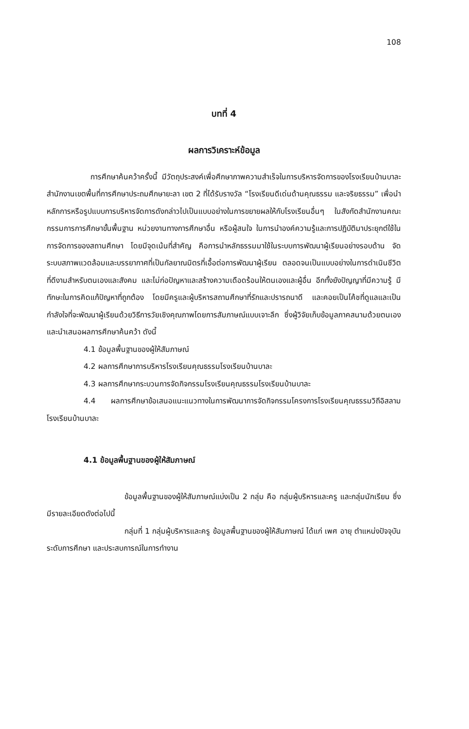108
บทที่ 4
ผลการวิเคราะห์ข้อมูล
การศึกษาค้นคว้าครั้งนี้ มีวัตถุประสงค์เพื่อศึกษาภาพความสำเร็จในการบริหารจัดการของโรงเรียนบ้านบาละ สำนักงานเขตพื้นที่การศึกษาประถมศึกษายะลา เขต 2 ที่ได้รับรางวัล “โรงเรียนดีเด่นด้านคุณธรรม และจริยธรรม” เพื่อนำหลักการหรือรูปแบบการบริหารจัดการดังกล่าวไปเป็นแบบอย่างในการขยายผลให้กับโรงเรียนอื่นๆ ในสังกัดสำนักงานคณะกรรมการการศึกษาขั้นพื้นฐาน หน่วยงานทางการศึกษาอื่น หรือผู้สนใจ ในการนำองค์ความรู้และการปฏิบัติมาประยุกต์ใช้ในการจัดการของสถานศึกษา โดยมีจุดเน้นที่สำคัญ คือการนำหลักธรรมมาใช้ในระบบการพัฒนาผู้เรียนอย่างรอบด้าน จัดระบบสภาพแวดล้อมและบรรยากาศที่เป็นกัลยาณมิตรที่เอื้อต่อการพัฒนาผู้เรียน ตลอดจนเป็นแบบอย่างในการดำเนินชีวิตที่ดีงามสำหรับตนเองและสังคม และไม่ก่อปัญหาและสร้างความเดือดร้อนให้ตนเองและผู้อื่น อีกทั้งยังปัญญาที่มีความรู้ มีทักษะในการคิดแก้ปัญหาที่ถูกต้อง โดยมีครูและผู้บริหารสถานศึกษาที่รักและปรารถนาดี และคอยเป็นโค้ชที่ดูแลและเป็นกำลังใจที่จะพัฒนาผู้เรียนด้วยวิธีการวัยเชิงคุณภาพโดยการสัมภาษณ์แบบเจาะลึก ซึ่งผู้วิจัยเก็บข้อมูลภาคสนามด้วยตนเองและนำเสนอผลการศึกษาค้นคว้า ดังนี้
4.1 ข้อมูลพื้นฐานของผู้ให้สัมภาษณ์
4.2 ผลการศึกษาการบริหารโรงเรียนคุณธรรมโรงเรียนบ้านบาละ
4.3 ผลการศึกษากระบวนการจัดกิจกรรมโรงเรียนคุณธรรมโรงเรียนบ้านบาละ
4.4 ผลการศึกษาข้อเสนอแนะแนวทางในการพัฒนาการจัดกิจกรรมโครงการโรงเรียนคุณธรรมวิถีอิสลาม โรงเรียนบ้านบาละ
4.1 ข้อมูลพื้นฐานของผู้ให้สัมภาษณ์
ข้อมูลพื้นฐานของผู้ให้สัมภาษณ์แบ่งเป็น 2 กลุ่ม คือ กลุ่มผู้บริหารและครู และกลุ่มนักเรียน ซึ่งมีรายละเอียดดังต่อไปนี้
กลุ่มที่ 1 กลุ่มผู้บริหารและครู ข้อมูลพื้นฐานของผู้ให้สัมภาษณ์ ได้แก่ เพศ อายุ ตำแหน่งปัจจุบัน ระดับการศึกษา และประสบการณ์ในการทำงาน